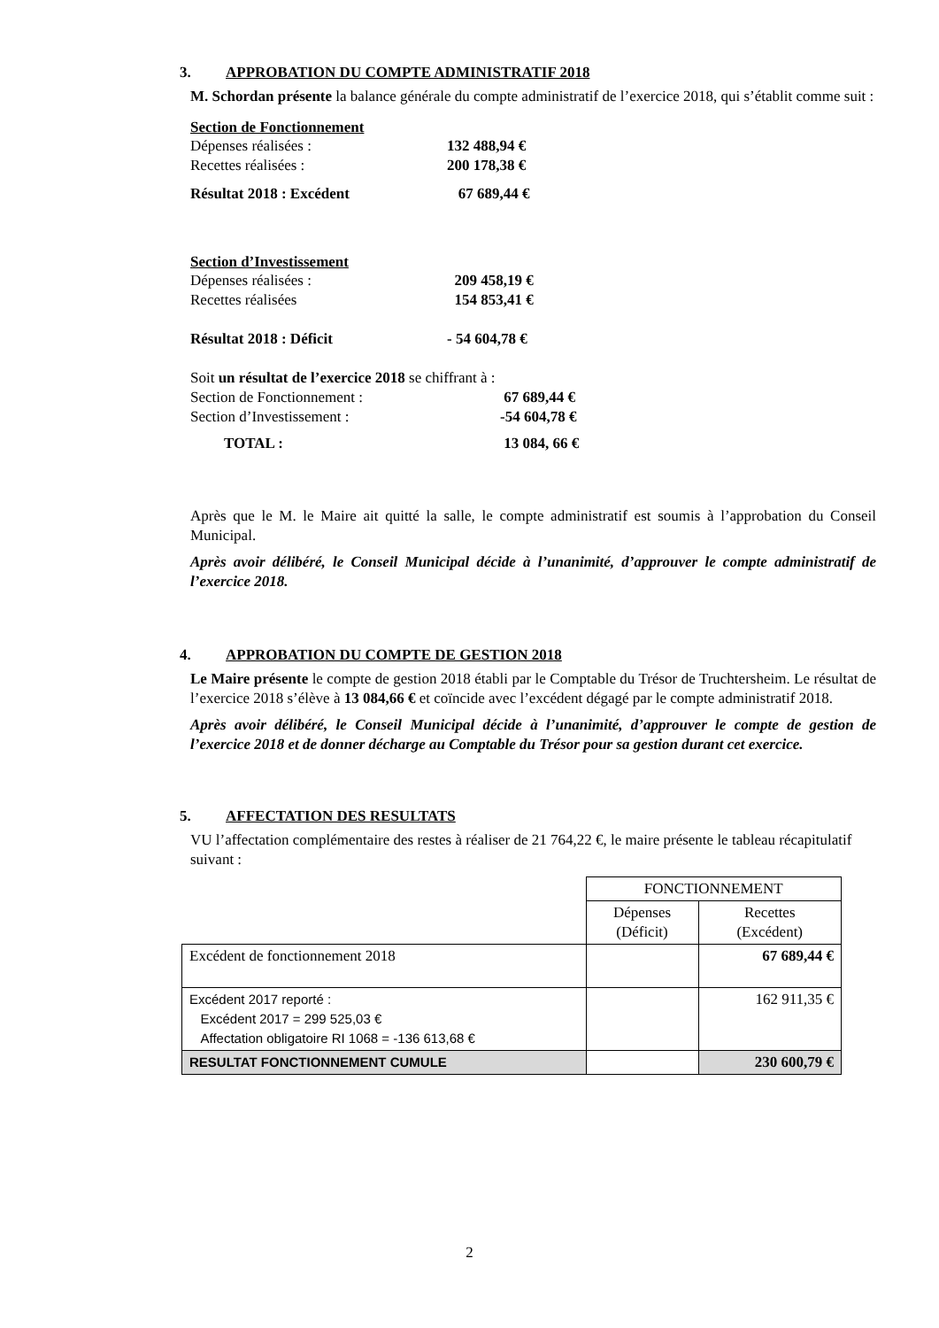3. APPROBATION DU COMPTE ADMINISTRATIF 2018
M. Schordan présente la balance générale du compte administratif de l’exercice 2018, qui s’établit comme suit :
Section de Fonctionnement
Dépenses réalisées : 132 488,94 €
Recettes réalisées : 200 178,38 €
Résultat 2018 : Excédent 67 689,44 €
Section d’Investissement
Dépenses réalisées : 209 458,19 €
Recettes réalisées 154 853,41 €
Résultat 2018 : Déficit - 54 604,78 €
Soit un résultat de l’exercice 2018 se chiffrant à :
Section de Fonctionnement : 67 689,44 €
Section d’Investissement : -54 604,78 €
TOTAL : 13 084, 66 €
Après que le M. le Maire ait quitté la salle, le compte administratif est soumis à l’approbation du Conseil Municipal.
Après avoir délibéré, le Conseil Municipal décide à l’unanimité, d’approuver le compte administratif de l’exercice 2018.
4. APPROBATION DU COMPTE DE GESTION 2018
Le Maire présente le compte de gestion 2018 établi par le Comptable du Trésor de Truchtersheim. Le résultat de l’exercice 2018 s’élève à 13 084,66 € et coïncide avec l’excédent dégagé par le compte administratif 2018.
Après avoir délibéré, le Conseil Municipal décide à l’unanimité, d’approuver le compte de gestion de l’exercice 2018 et de donner décharge au Comptable du Trésor pour sa gestion durant cet exercice.
5. AFFECTATION DES RESULTATS
VU l’affectation complémentaire des restes à réaliser de 21 764,22 €, le maire présente le tableau récapitulatif suivant :
| | FONCTIONNEMENT | |
| | Dépenses (Déficit) | Recettes (Excédent) |
| Excédent de fonctionnement 2018 | | 67 689,44 € |
| Excédent 2017 reporté : Excédent 2017 = 299 525,03 € Affectation obligatoire RI 1068 = -136 613,68 € | | 162 911,35 € |
| RESULTAT FONCTIONNEMENT CUMULE | | 230 600,79 € |
2